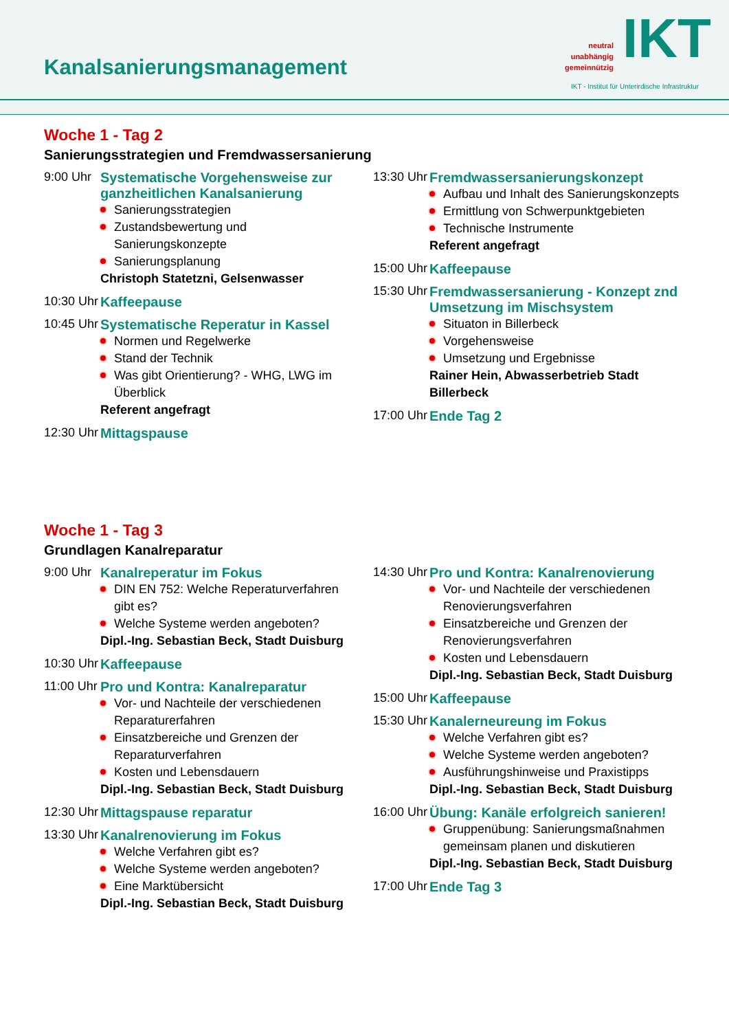Kanalsanierungsmanagement
neutral
unabhängig
gemeinnützig
IKT
IKT - Institut für Unterirdische Infrastruktur
Woche 1 - Tag 2
Sanierungsstrategien und Fremdwassersanierung
9:00 Uhr
Systematische Vorgehensweise zur ganzheitlichen Kanalsanierung
Sanierungsstrategien
Zustandsbewertung und Sanierungskonzepte
Sanierungsplanung
Christoph Statetzni, Gelsenwasser
10:30 Uhr
Kaffeepause
10:45 Uhr
Systematische Reperatur in Kassel
Normen und Regelwerke
Stand der Technik
Was gibt Orientierung? - WHG, LWG im Überblick
Referent angefragt
12:30 Uhr
Mittagspause
13:30 Uhr
Fremdwassersanierungskonzept
Aufbau und Inhalt des Sanierungskonzepts
Ermittlung von Schwerpunktgebieten
Technische Instrumente
Referent angefragt
15:00 Uhr
Kaffeepause
15:30 Uhr
Fremdwassersanierung - Konzept znd Umsetzung im Mischsystem
Situaton in Billerbeck
Vorgehensweise
Umsetzung und Ergebnisse
Rainer Hein, Abwasserbetrieb Stadt Billerbeck
17:00 Uhr
Ende Tag 2
Woche 1 - Tag 3
Grundlagen Kanalreparatur
9:00 Uhr
Kanalreperatur im Fokus
DIN EN 752: Welche Reperaturverfahren gibt es?
Welche Systeme werden angeboten?
Dipl.-Ing. Sebastian Beck, Stadt Duisburg
10:30 Uhr
Kaffeepause
11:00 Uhr
Pro und Kontra: Kanalreparatur
Vor- und Nachteile der verschiedenen Reparaturerfahren
Einsatzbereiche und Grenzen der Reparaturverfahren
Kosten und Lebensdauern
Dipl.-Ing. Sebastian Beck, Stadt Duisburg
12:30 Uhr
Mittagspause reparatur
13:30 Uhr
Kanalrenovierung im Fokus
Welche Verfahren gibt es?
Welche Systeme werden angeboten?
Eine Marktübersicht
Dipl.-Ing. Sebastian Beck, Stadt Duisburg
14:30 Uhr
Pro und Kontra: Kanalrenovierung
Vor- und Nachteile der verschiedenen Renovierungsverfahren
Einsatzbereiche und Grenzen der Renovierungsverfahren
Kosten und Lebensdauern
Dipl.-Ing. Sebastian Beck, Stadt Duisburg
15:00 Uhr
Kaffeepause
15:30 Uhr
Kanalerneureung im Fokus
Welche Verfahren gibt es?
Welche Systeme werden angeboten?
Ausführungshinweise und Praxistipps
Dipl.-Ing. Sebastian Beck, Stadt Duisburg
16:00 Uhr
Übung: Kanäle erfolgreich sanieren!
Gruppenübung: Sanierungsmaßnahmen gemeinsam planen und diskutieren
Dipl.-Ing. Sebastian Beck, Stadt Duisburg
17:00 Uhr
Ende Tag 3